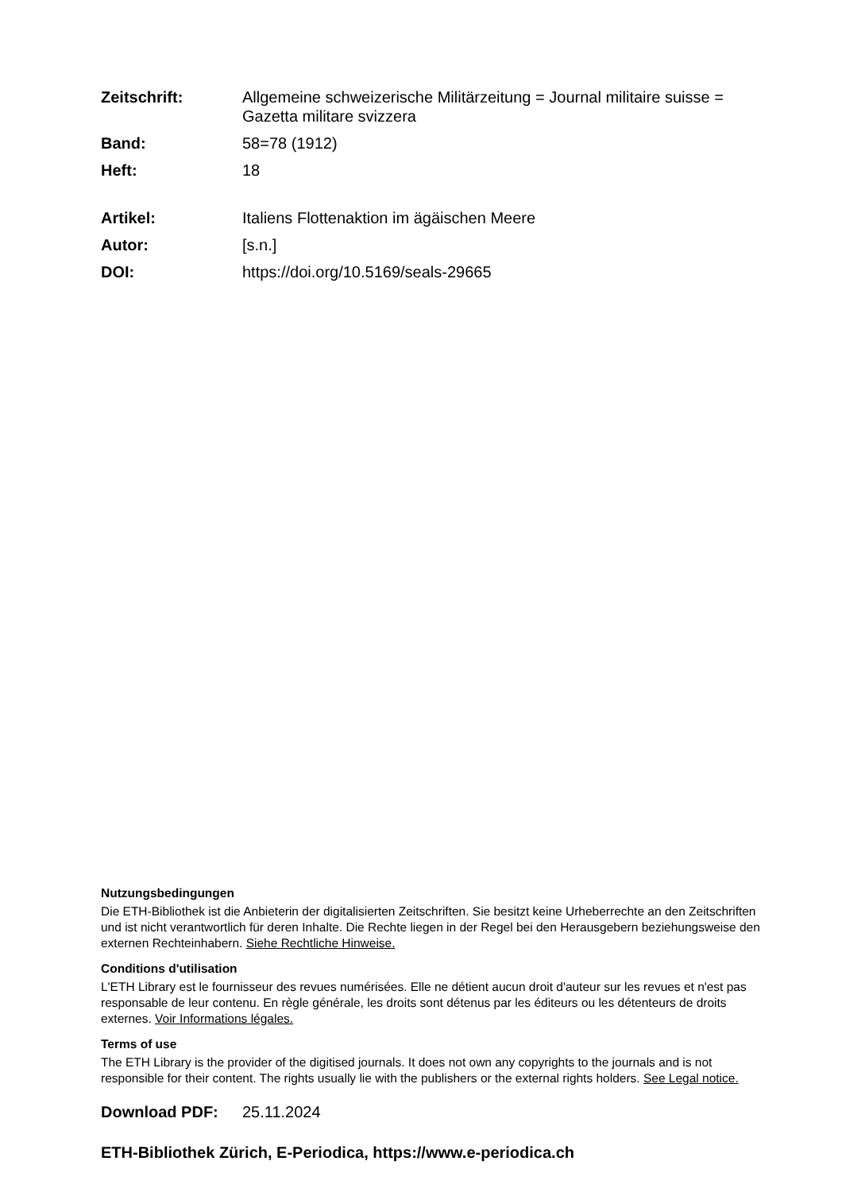Zeitschrift: Allgemeine schweizerische Militärzeitung = Journal militaire suisse = Gazetta militare svizzera
Band: 58=78 (1912)
Heft: 18
Artikel: Italiens Flottenaktion im ägäischen Meere
Autor: [s.n.]
DOI: https://doi.org/10.5169/seals-29665
Nutzungsbedingungen
Die ETH-Bibliothek ist die Anbieterin der digitalisierten Zeitschriften. Sie besitzt keine Urheberrechte an den Zeitschriften und ist nicht verantwortlich für deren Inhalte. Die Rechte liegen in der Regel bei den Herausgebern beziehungsweise den externen Rechteinhabern. Siehe Rechtliche Hinweise.
Conditions d'utilisation
L'ETH Library est le fournisseur des revues numérisées. Elle ne détient aucun droit d'auteur sur les revues et n'est pas responsable de leur contenu. En règle générale, les droits sont détenus par les éditeurs ou les détenteurs de droits externes. Voir Informations légales.
Terms of use
The ETH Library is the provider of the digitised journals. It does not own any copyrights to the journals and is not responsible for their content. The rights usually lie with the publishers or the external rights holders. See Legal notice.
Download PDF: 25.11.2024
ETH-Bibliothek Zürich, E-Periodica, https://www.e-periodica.ch